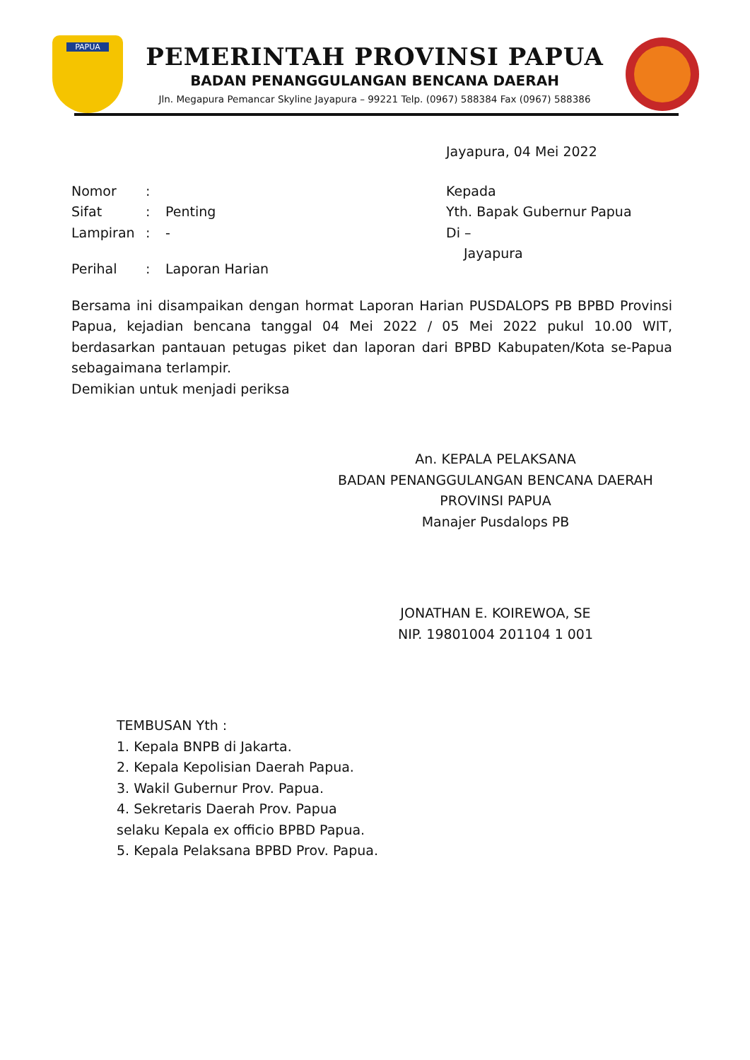PAPUA
PEMERINTAH PROVINSI PAPUA
BADAN PENANGGULANGAN BENCANA DAERAH
Jln. Megapura Pemancar Skyline Jayapura – 99221 Telp. (0967) 588384 Fax (0967) 588386
Jayapura, 04 Mei 2022
Nomor:
Sifat: Penting
Lampiran: -
Perihal: Laporan Harian
Kepada
Yth. Bapak Gubernur Papua
Di –
Jayapura
Bersama ini disampaikan dengan hormat Laporan Harian PUSDALOPS PB BPBD Provinsi Papua, kejadian bencana tanggal 04 Mei 2022 / 05 Mei 2022 pukul 10.00 WIT, berdasarkan pantauan petugas piket dan laporan dari BPBD Kabupaten/Kota se-Papua sebagaimana terlampir.
Demikian untuk menjadi periksa
An. KEPALA PELAKSANA
BADAN PENANGGULANGAN BENCANA DAERAH
PROVINSI PAPUA
Manajer Pusdalops PB
JONATHAN E. KOIREWOA, SE
NIP. 19801004 201104 1 001
TEMBUSAN Yth :
1. Kepala BNPB di Jakarta.
2. Kepala Kepolisian Daerah Papua.
3. Wakil Gubernur Prov. Papua.
4. Sekretaris Daerah Prov. Papua
selaku Kepala ex officio BPBD Papua.
5. Kepala Pelaksana BPBD Prov. Papua.